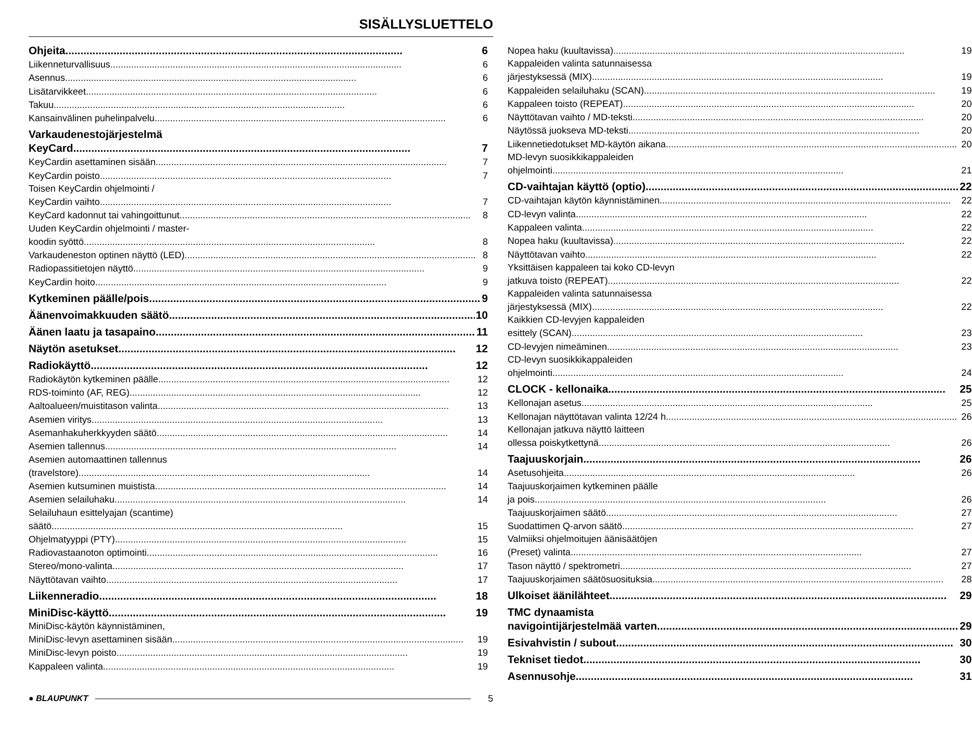SISÄLLYSLUETTELO
Ohjeita 6
Liikenneturvallisuus 6
Asennus 6
Lisätarvikkeet 6
Takuu 6
Kansainvälinen puhelinpalvelu 6
Varkaudenestojärjestelmä
KeyCard 7
KeyCardin asettaminen sisään 7
KeyCardin poisto 7
Toisen KeyCardin ohjelmointi /
KeyCardin vaihto 7
KeyCard kadonnut tai vahingoittunut 8
Uuden KeyCardin ohjelmointi / master-
koodin syöttö 8
Varkaudeneston optinen näyttö (LED) 8
Radiopassitietojen näyttö 9
KeyCardin hoito 9
Kytkeminen päälle/pois 9
Äänenvoimakkuuden säätö 10
Äänen laatu ja tasapaino 11
Näytön asetukset 12
Radiokäyttö 12
Radiokäytön kytkeminen päälle 12
RDS-toiminto (AF, REG) 12
Aaltoalueen/muistitason valinta 13
Asemien viritys 13
Asemanhakuherkkyyden säätö 14
Asemien tallennus 14
Asemien automaattinen tallennus
(travelstore) 14
Asemien kutsuminen muistista 14
Asemien selailuhaku 14
Selailuhaun esittelyajan (scantime)
säätö 15
Ohjelmatyyppi (PTY) 15
Radiovastaanoton optimointi 16
Stereo/mono-valinta 17
Näyttötavan vaihto 17
Liikenneradio 18
MiniDisc-käyttö 19
MiniDisc-käytön käynnistäminen,
MiniDisc-levyn asettaminen sisään 19
MiniDisc-levyn poisto 19
Kappaleen valinta 19
Nopea haku (kuultavissa) 19
Kappaleiden valinta satunnaisessa
järjestyksessä (MIX) 19
Kappaleiden selailuhaku (SCAN) 19
Kappaleen toisto (REPEAT) 20
Näyttötavan vaihto / MD-teksti 20
Näytössä juokseva MD-teksti 20
Liikennetiedotukset MD-käytön aikana 20
MD-levyn suosikkikappaleiden
ohjelmointi 21
CD-vaihtajan käyttö (optio) 22
CD-vaihtajan käytön käynnistäminen 22
CD-levyn valinta 22
Kappaleen valinta 22
Nopea haku (kuultavissa) 22
Näyttötavan vaihto 22
Yksittäisen kappaleen tai koko CD-levyn
jatkuva toisto (REPEAT) 22
Kappaleiden valinta satunnaisessa
järjestyksessä (MIX) 22
Kaikkien CD-levyjen kappaleiden
esittely (SCAN) 23
CD-levyjen nimeäminen 23
CD-levyn suosikkikappaleiden
ohjelmointi 24
CLOCK - kellonaika 25
Kellonajan asetus 25
Kellonajan näyttötavan valinta 12/24 h 26
Kellonajan jatkuva näyttö laitteen
ollessa poiskytkettynä 26
Taajuuskorjain 26
Asetusohjeita 26
Taajuuskorjaimen kytkeminen päälle
ja pois 26
Taajuuskorjaimen säätö 27
Suodattimen Q-arvon säätö 27
Valmiiksi ohjelmoitujen äänisäätöjen
(Preset) valinta 27
Tason näyttö / spektrometri 27
Taajuuskorjaimen säätösuosituksia 28
Ulkoiset äänilähteet 29
TMC dynaamista
navigointijärjestelmää varten 29
Esivahvistin / subout 30
Tekniset tiedot 30
Asennusohje 31
● BLAUPUNKT 5